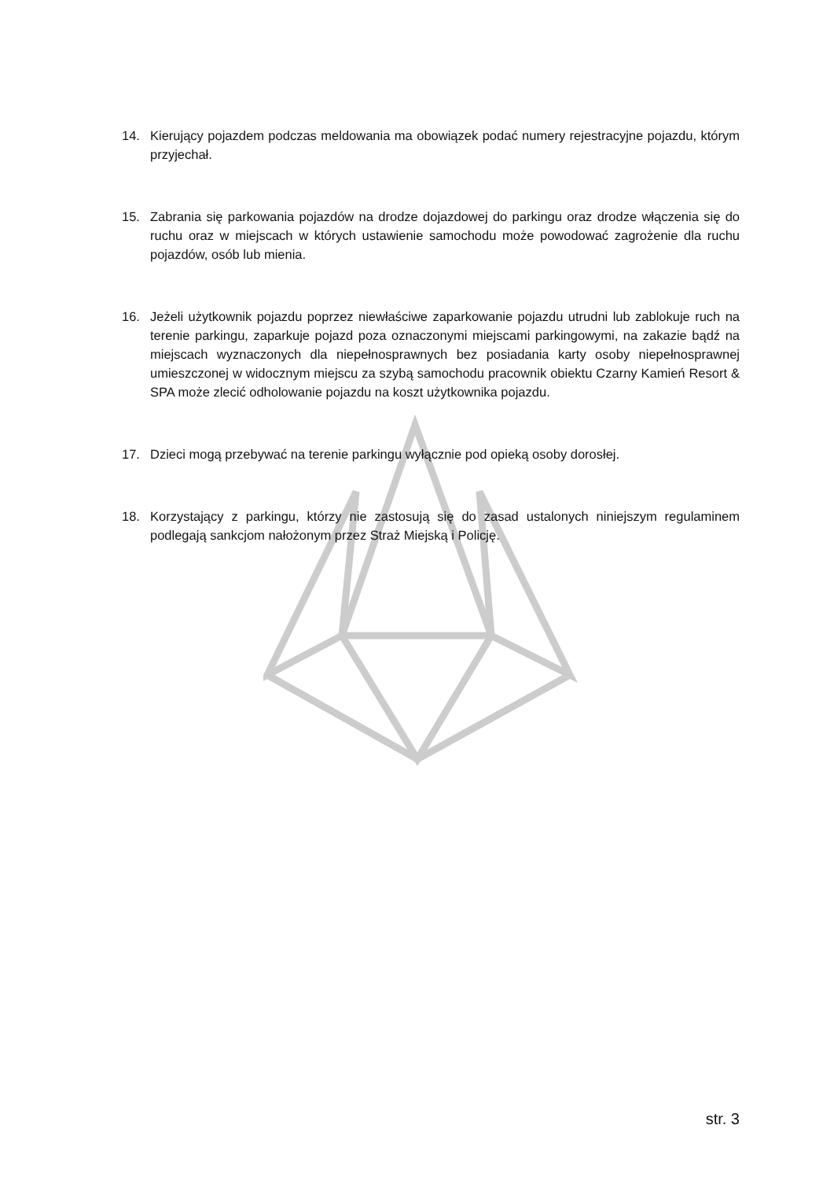14. Kierujący pojazdem podczas meldowania ma obowiązek podać numery rejestracyjne pojazdu, którym przyjechał.
15. Zabrania się parkowania pojazdów na drodze dojazdowej do parkingu oraz drodze włączenia się do ruchu oraz w miejscach w których ustawienie samochodu może powodować zagrożenie dla ruchu pojazdów, osób lub mienia.
16. Jeżeli użytkownik pojazdu poprzez niewłaściwe zaparkowanie pojazdu utrudni lub zablokuje ruch na terenie parkingu, zaparkuje pojazd poza oznaczonymi miejscami parkingowymi, na zakazie bądź na miejscach wyznaczonych dla niepełnosprawnych bez posiadania karty osoby niepełnosprawnej umieszczonej w widocznym miejscu za szybą samochodu pracownik obiektu Czarny Kamień Resort & SPA może zlecić odholowanie pojazdu na koszt użytkownika pojazdu.
17. Dzieci mogą przebywać na terenie parkingu wyłącznie pod opieką osoby dorosłej.
18. Korzystający z parkingu, którzy nie zastosują się do zasad ustalonych niniejszym regulaminem podlegają sankcjom nałożonym przez Straż Miejską i Policję.
str. 3